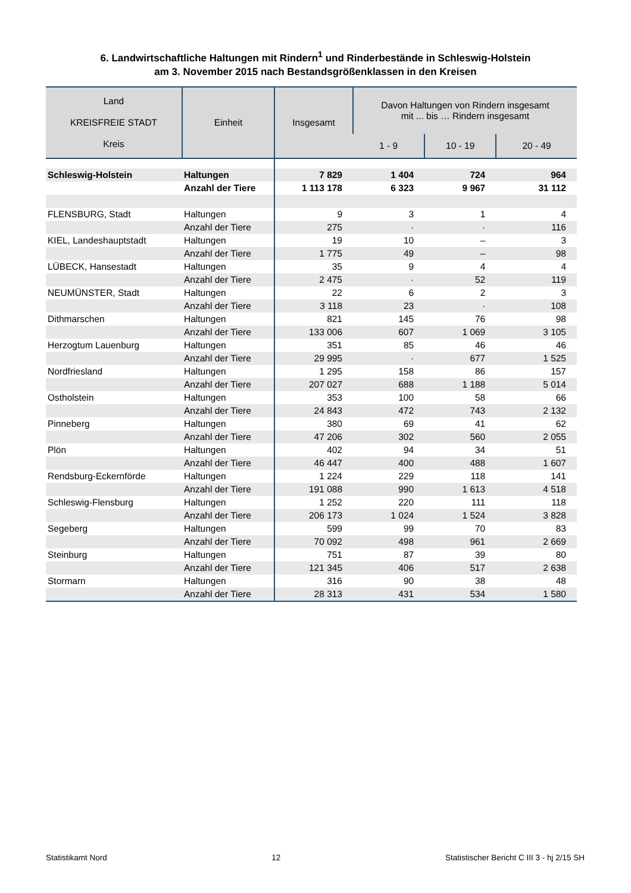6. Landwirtschaftliche Haltungen mit Rindern<sup>1</sup> und Rinderbestände in Schleswig-Holstein
am 3. November 2015 nach Bestandsgrößenklassen in den Kreisen
| Land KREISFREIE STADT Kreis | Einheit | Insgesamt | Davon Haltungen von Rindern insgesamt mit ... bis … Rindern insgesamt | | |
| --- | --- | --- | --- | --- | --- |
| | | | 1 - 9 | 10 - 19 | 20 - 49 |
| Schleswig-Holstein | Haltungen | 7 829 | 1 404 | 724 | 964 |
| | Anzahl der Tiere | 1 113 178 | 6 323 | 9 967 | 31 112 |
| FLENSBURG, Stadt | Haltungen | 9 | 3 | 1 | 4 |
| | Anzahl der Tiere | 275 | · | · | 116 |
| KIEL, Landeshauptstadt | Haltungen | 19 | 10 | – | 3 |
| | Anzahl der Tiere | 1 775 | 49 | – | 98 |
| LÜBECK, Hansestadt | Haltungen | 35 | 9 | 4 | 4 |
| | Anzahl der Tiere | 2 475 | · | 52 | 119 |
| NEUMÜNSTER, Stadt | Haltungen | 22 | 6 | 2 | 3 |
| | Anzahl der Tiere | 3 118 | 23 | · | 108 |
| Dithmarschen | Haltungen | 821 | 145 | 76 | 98 |
| | Anzahl der Tiere | 133 006 | 607 | 1 069 | 3 105 |
| Herzogtum Lauenburg | Haltungen | 351 | 85 | 46 | 46 |
| | Anzahl der Tiere | 29 995 | · | 677 | 1 525 |
| Nordfriesland | Haltungen | 1 295 | 158 | 86 | 157 |
| | Anzahl der Tiere | 207 027 | 688 | 1 188 | 5 014 |
| Ostholstein | Haltungen | 353 | 100 | 58 | 66 |
| | Anzahl der Tiere | 24 843 | 472 | 743 | 2 132 |
| Pinneberg | Haltungen | 380 | 69 | 41 | 62 |
| | Anzahl der Tiere | 47 206 | 302 | 560 | 2 055 |
| Plön | Haltungen | 402 | 94 | 34 | 51 |
| | Anzahl der Tiere | 46 447 | 400 | 488 | 1 607 |
| Rendsburg-Eckernförde | Haltungen | 1 224 | 229 | 118 | 141 |
| | Anzahl der Tiere | 191 088 | 990 | 1 613 | 4 518 |
| Schleswig-Flensburg | Haltungen | 1 252 | 220 | 111 | 118 |
| | Anzahl der Tiere | 206 173 | 1 024 | 1 524 | 3 828 |
| Segeberg | Haltungen | 599 | 99 | 70 | 83 |
| | Anzahl der Tiere | 70 092 | 498 | 961 | 2 669 |
| Steinburg | Haltungen | 751 | 87 | 39 | 80 |
| | Anzahl der Tiere | 121 345 | 406 | 517 | 2 638 |
| Stormarn | Haltungen | 316 | 90 | 38 | 48 |
| | Anzahl der Tiere | 28 313 | 431 | 534 | 1 580 |
Statistikamt Nord 12 Statistischer Bericht C III 3 - hj 2/15 SH